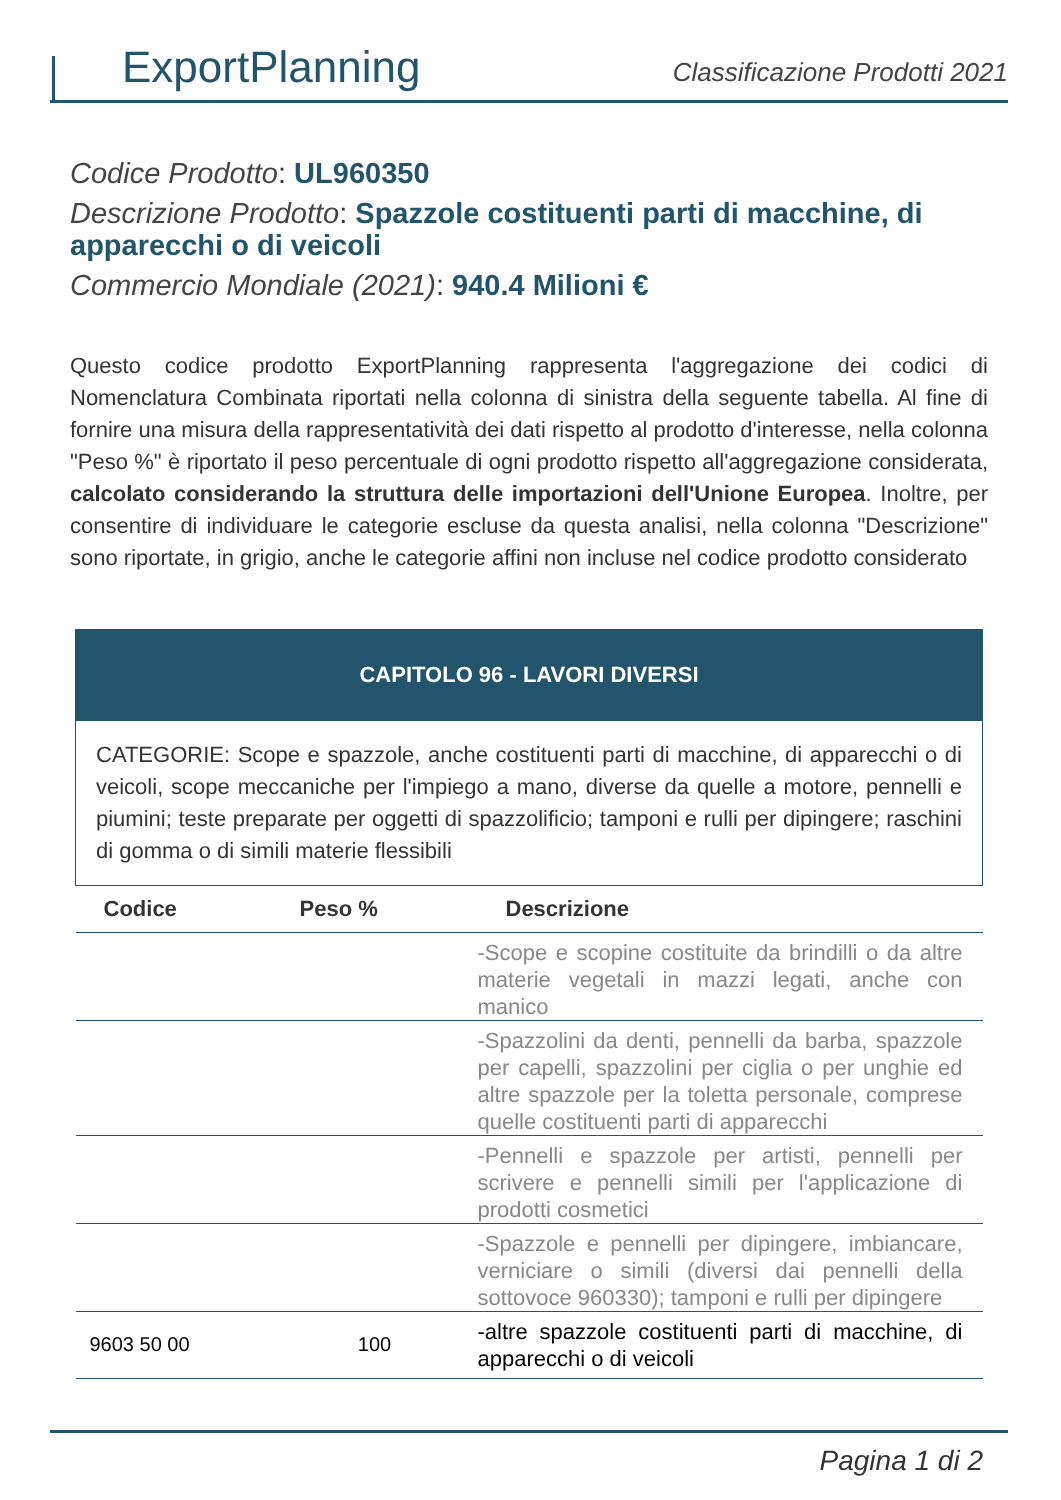ExportPlanning
Classificazione Prodotti 2021
Codice Prodotto: UL960350
Descrizione Prodotto: Spazzole costituenti parti di macchine, di apparecchi o di veicoli
Commercio Mondiale (2021): 940.4 Milioni €
Questo codice prodotto ExportPlanning rappresenta l'aggregazione dei codici di Nomenclatura Combinata riportati nella colonna di sinistra della seguente tabella. Al fine di fornire una misura della rappresentatività dei dati rispetto al prodotto d'interesse, nella colonna "Peso %" è riportato il peso percentuale di ogni prodotto rispetto all'aggregazione considerata, calcolato considerando la struttura delle importazioni dell'Unione Europea. Inoltre, per consentire di individuare le categorie escluse da questa analisi, nella colonna "Descrizione" sono riportate, in grigio, anche le categorie affini non incluse nel codice prodotto considerato
| CAPITOLO 96 - LAVORI DIVERSI | | |
| --- | --- | --- |
| CATEGORIE: Scope e spazzole, anche costituenti parti di macchine, di apparecchi o di veicoli, scope meccaniche per l'impiego a mano, diverse da quelle a motore, pennelli e piumini; teste preparate per oggetti di spazzolificio; tamponi e rulli per dipingere; raschini di gomma o di simili materie flessibili | | |
| Codice | Peso % | Descrizione |
| | | -Scope e scopine costituite da brindilli o da altre materie vegetali in mazzi legati, anche con manico |
| | | -Spazzolini da denti, pennelli da barba, spazzole per capelli, spazzolini per ciglia o per unghie ed altre spazzole per la toletta personale, comprese quelle costituenti parti di apparecchi |
| | | -Pennelli e spazzole per artisti, pennelli per scrivere e pennelli simili per l'applicazione di prodotti cosmetici |
| | | -Spazzole e pennelli per dipingere, imbiancare, verniciare o simili (diversi dai pennelli della sottovoce 960330); tamponi e rulli per dipingere |
| 9603 50 00 | 100 | -altre spazzole costituenti parti di macchine, di apparecchi o di veicoli |
Pagina 1 di 2